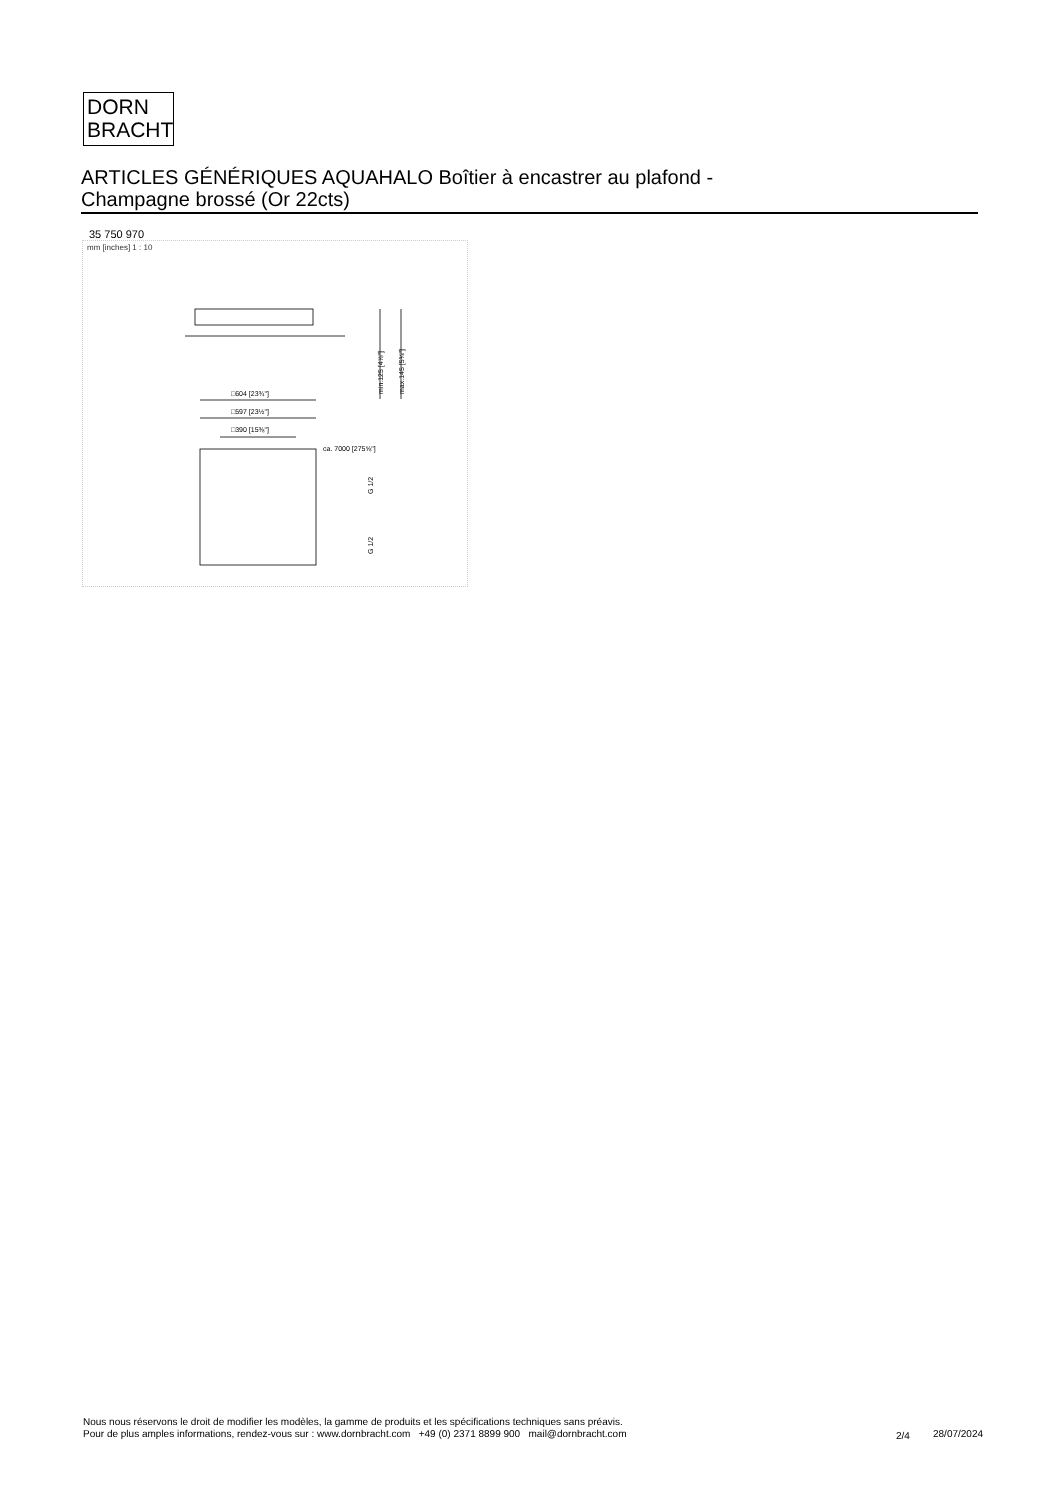DORN
BRACHT
ARTICLES GÉNÉRIQUES AQUAHALO Boîtier à encastrer au plafond -
Champagne brossé (Or 22cts)
35 750 970
mm [inches] 1 : 10
□604 [23¾"]
□597 [23½"]
□390 [15⅜"]
ca. 7000 [275⅝"]
min.125 [4⅞"]
max.145 [5¾"]
G 1/2
G 1/2
Nous nous réservons le droit de modifier les modèles, la gamme de produits et les spécifications techniques sans préavis.
Pour de plus amples informations, rendez-vous sur : www.dornbracht.com +49 (0) 2371 8899 900 mail@dornbracht.com
2/4 28/07/2024